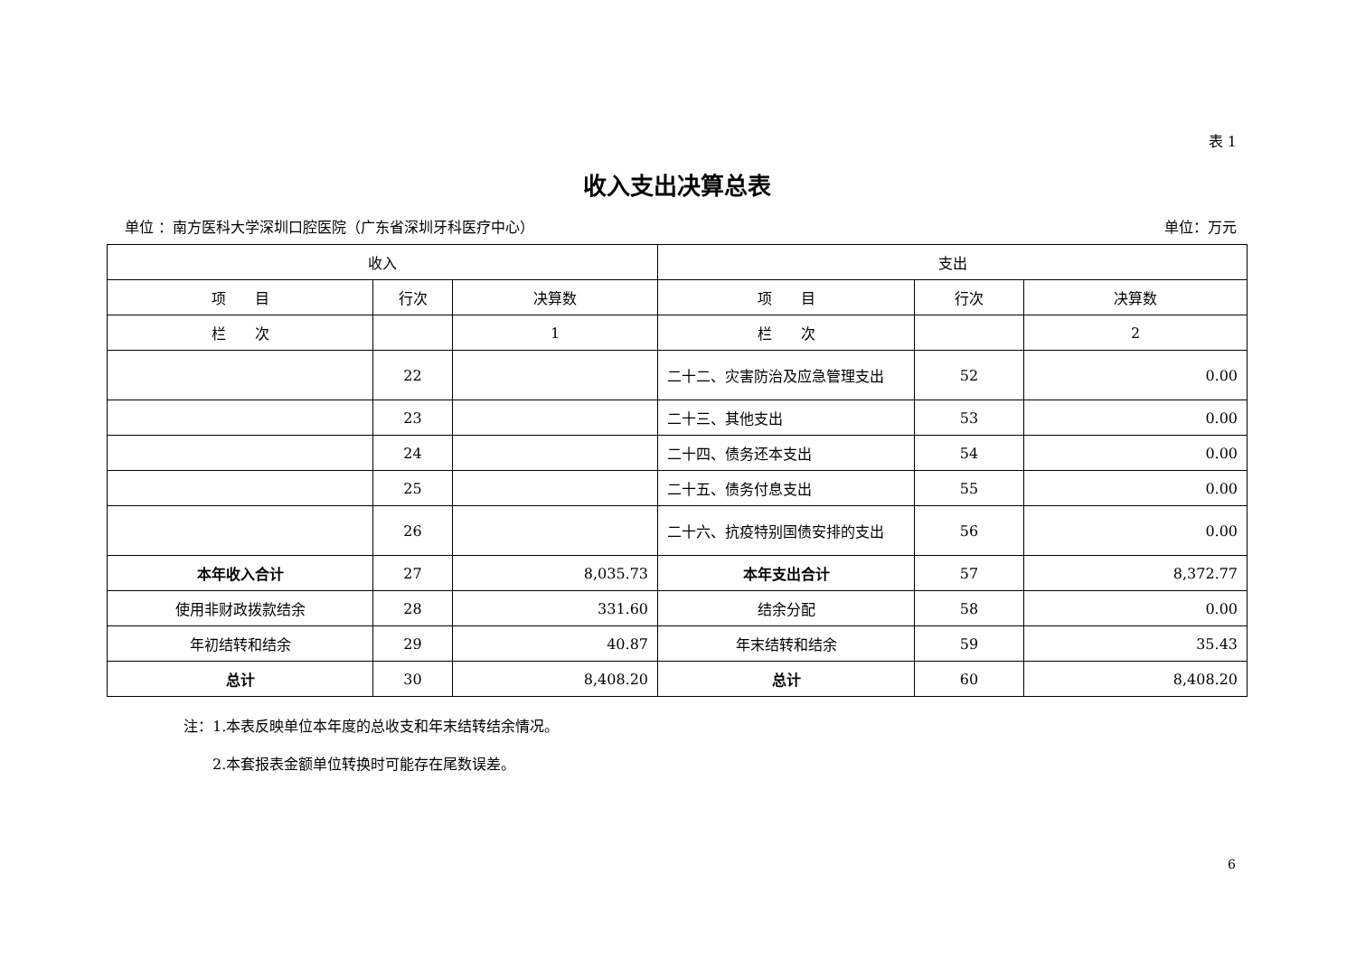表 1
收入支出决算总表
单位 ：南方医科大学深圳口腔医院（广东省深圳牙科医疗中心） 单位：万元
| 收入 | | | 支出 | | |
| --- | --- | --- | --- | --- | --- |
| 项 目 | 行次 | 决算数 | 项 目 | 行次 | 决算数 |
| 栏 次 | | 1 | 栏 次 | | 2 |
| | 22 | | 二十二、灾害防治及应急管理支出 | 52 | 0.00 |
| | 23 | | 二十三、其他支出 | 53 | 0.00 |
| | 24 | | 二十四、债务还本支出 | 54 | 0.00 |
| | 25 | | 二十五、债务付息支出 | 55 | 0.00 |
| | 26 | | 二十六、抗疫特别国债安排的支出 | 56 | 0.00 |
| 本年收入合计 | 27 | 8,035.73 | 本年支出合计 | 57 | 8,372.77 |
| 使用非财政拨款结余 | 28 | 331.60 | 结余分配 | 58 | 0.00 |
| 年初结转和结余 | 29 | 40.87 | 年末结转和结余 | 59 | 35.43 |
| 总计 | 30 | 8,408.20 | 总计 | 60 | 8,408.20 |
注：1.本表反映单位本年度的总收支和年末结转结余情况。
　　2.本套报表金额单位转换时可能存在尾数误差。
6